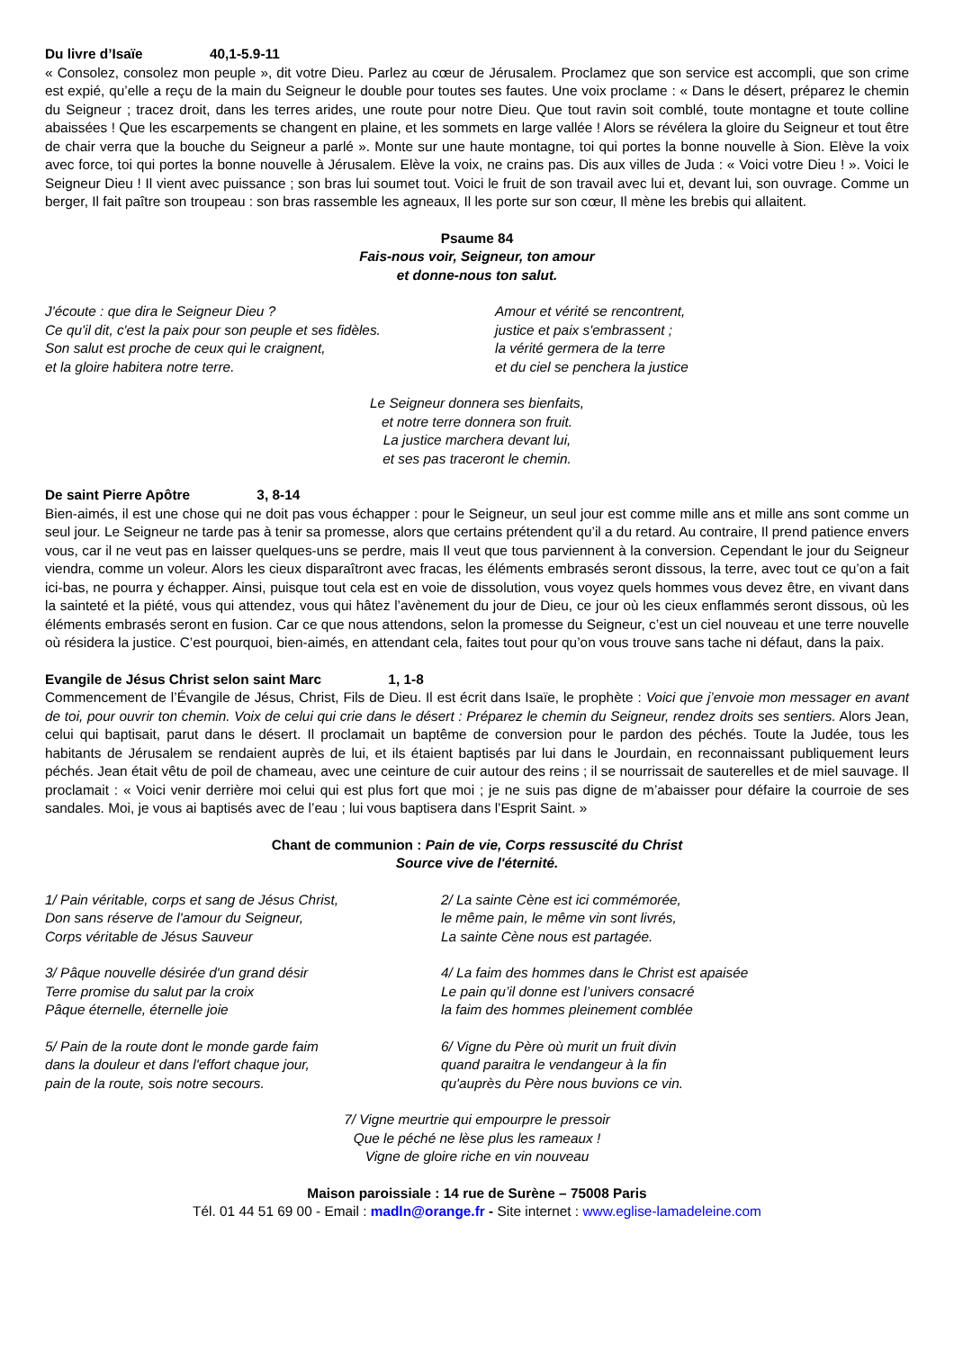Du livre d’Isaïe 40,1-5.9-11
« Consolez, consolez mon peuple », dit votre Dieu. Parlez au cœur de Jérusalem. Proclamez que son service est accompli, que son crime est expié, qu’elle a reçu de la main du Seigneur le double pour toutes ses fautes. Une voix proclame : « Dans le désert, préparez le chemin du Seigneur ; tracez droit, dans les terres arides, une route pour notre Dieu. Que tout ravin soit comblé, toute montagne et toute colline abaissées ! Que les escarpements se changent en plaine, et les sommets en large vallée ! Alors se révélera la gloire du Seigneur et tout être de chair verra que la bouche du Seigneur a parlé ». Monte sur une haute montagne, toi qui portes la bonne nouvelle à Sion. Elève la voix avec force, toi qui portes la bonne nouvelle à Jérusalem. Elève la voix, ne crains pas. Dis aux villes de Juda : « Voici votre Dieu ! ». Voici le Seigneur Dieu ! Il vient avec puissance ; son bras lui soumet tout. Voici le fruit de son travail avec lui et, devant lui, son ouvrage. Comme un berger, Il fait paître son troupeau : son bras rassemble les agneaux, Il les porte sur son cœur, Il mène les brebis qui allaitent.
Psaume 84
Fais-nous voir, Seigneur, ton amour
et donne-nous ton salut.
J'écoute : que dira le Seigneur Dieu ?
Ce qu'il dit, c'est la paix pour son peuple et ses fidèles.
Son salut est proche de ceux qui le craignent,
et la gloire habitera notre terre.
Amour et vérité se rencontrent,
justice et paix s'embrassent ;
la vérité germera de la terre
et du ciel se penchera la justice
Le Seigneur donnera ses bienfaits,
et notre terre donnera son fruit.
La justice marchera devant lui,
et ses pas traceront le chemin.
De saint Pierre Apôtre 3, 8-14
Bien-aimés, il est une chose qui ne doit pas vous échapper : pour le Seigneur, un seul jour est comme mille ans et mille ans sont comme un seul jour. Le Seigneur ne tarde pas à tenir sa promesse, alors que certains prétendent qu’il a du retard. Au contraire, Il prend patience envers vous, car il ne veut pas en laisser quelques-uns se perdre, mais Il veut que tous parviennent à la conversion. Cependant le jour du Seigneur viendra, comme un voleur. Alors les cieux disparaîtront avec fracas, les éléments embrasés seront dissous, la terre, avec tout ce qu’on a fait ici-bas, ne pourra y échapper. Ainsi, puisque tout cela est en voie de dissolution, vous voyez quels hommes vous devez être, en vivant dans la sainteté et la piété, vous qui attendez, vous qui hâtez l’avènement du jour de Dieu, ce jour où les cieux enflammés seront dissous, où les éléments embrasés seront en fusion. Car ce que nous attendons, selon la promesse du Seigneur, c’est un ciel nouveau et une terre nouvelle où résidera la justice. C’est pourquoi, bien-aimés, en attendant cela, faites tout pour qu’on vous trouve sans tache ni défaut, dans la paix.
Evangile de Jésus Christ selon saint Marc 1, 1-8
Commencement de l’Évangile de Jésus, Christ, Fils de Dieu. Il est écrit dans Isaïe, le prophète : Voici que j’envoie mon messager en avant de toi, pour ouvrir ton chemin. Voix de celui qui crie dans le désert : Préparez le chemin du Seigneur, rendez droits ses sentiers. Alors Jean, celui qui baptisait, parut dans le désert. Il proclamait un baptême de conversion pour le pardon des péchés. Toute la Judée, tous les habitants de Jérusalem se rendaient auprès de lui, et ils étaient baptisés par lui dans le Jourdain, en reconnaissant publiquement leurs péchés. Jean était vêtu de poil de chameau, avec une ceinture de cuir autour des reins ; il se nourrissait de sauterelles et de miel sauvage. Il proclamait : « Voici venir derrière moi celui qui est plus fort que moi ; je ne suis pas digne de m’abaisser pour défaire la courroie de ses sandales. Moi, je vous ai baptisés avec de l’eau ; lui vous baptisera dans l’Esprit Saint. »
Chant de communion : Pain de vie, Corps ressuscité du Christ
Source vive de l'éternité.
1/ Pain véritable, corps et sang de Jésus Christ,
Don sans réserve de l'amour du Seigneur,
Corps véritable de Jésus Sauveur
2/ La sainte Cène est ici commémorée,
le même pain, le même vin sont livrés,
La sainte Cène nous est partagée.
3/ Pâque nouvelle désirée d'un grand désir
Terre promise du salut par la croix
Pâque éternelle, éternelle joie
4/ La faim des hommes dans le Christ est apaisée
Le pain qu’il donne est l’univers consacré
la faim des hommes pleinement comblée
5/ Pain de la route dont le monde garde faim
dans la douleur et dans l'effort chaque jour,
pain de la route, sois notre secours.
6/ Vigne du Père où murit un fruit divin
quand paraitra le vendangeur à la fin
qu'auprès du Père nous buvions ce vin.
7/ Vigne meurtrie qui empourpre le pressoir
Que le péché ne lèse plus les rameaux !
Vigne de gloire riche en vin nouveau
Maison paroissiale : 14 rue de Surène – 75008 Paris
Tél. 01 44 51 69 00 - Email : madln@orange.fr - Site internet : www.eglise-lamadeleine.com